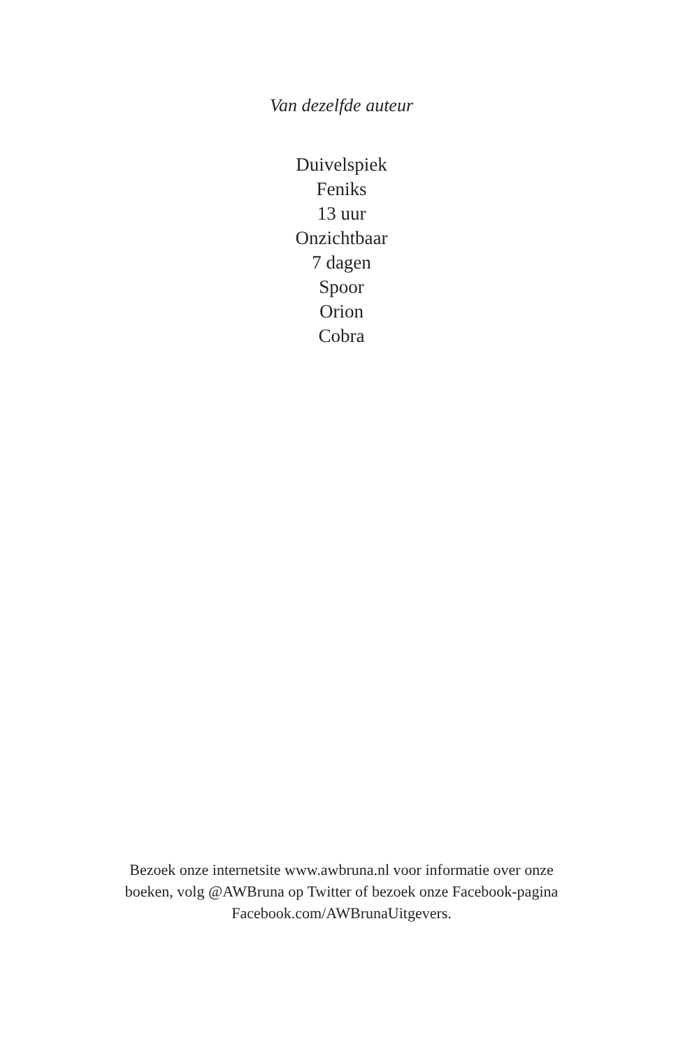Van dezelfde auteur
Duivelspiek
Feniks
13 uur
Onzichtbaar
7 dagen
Spoor
Orion
Cobra
Bezoek onze internetsite www.awbruna.nl voor informatie over onze
boeken, volg @AWBruna op Twitter of bezoek onze Facebook-pagina
Facebook.com/AWBrunaUitgevers.